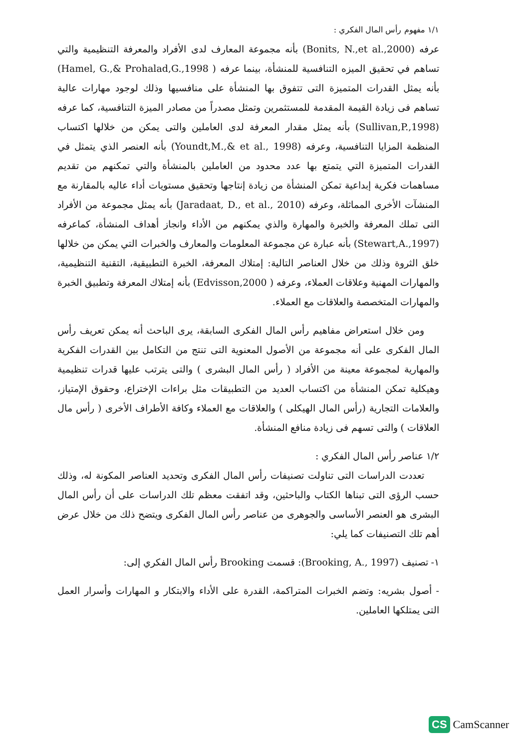١/١ مفهوم رأس المال الفكري :
عرفه (Bonits, N.,et al.,2000) بأنه مجموعة المعارف لدى الأفراد والمعرفة التنظيمية والتي تساهم في تحقيق الميزه التنافسية للمنشأة، بينما عرفه ( Hamel, G.,& Prohalad,G.,1998) بأنه يمثل القدرات المتميزة التى تتفوق بها المنشأة على منافسيها وذلك لوجود مهارات عالية تساهم فى زيادة القيمة المقدمة للمستثمرين وتمثل مصدراً من مصادر الميزة التنافسية، كما عرفه (Sullivan,P.,1998) بأنه يمثل مقدار المعرفة لدى العاملين والتى يمكن من خلالها اكتساب المنظمة المزايا التنافسية، وعرفه (Youndt,M.,& et al., 1998) بأنه العنصر الذي يتمثل في القدرات المتميزة التي يتمتع بها عدد محدود من العاملين بالمنشأة والتي تمكنهم من تقديم مساهمات فكرية إبداعية تمكن المنشأة من زيادة إنتاجها وتحقيق مستويات أداء عاليه بالمقارنة مع المنشآت الأخرى المماثلة، وعرفه (Jaradaat, D., et al., 2010) بأنه يمثل مجموعة من الأفراد التى تملك المعرفة والخبرة والمهارة والذي يمكنهم من الأداء وانجاز أهداف المنشأة، كماعرفه (Stewart,A.,1997) بأنه عبارة عن مجموعة المعلومات والمعارف والخبرات التي يمكن من خلالها خلق الثروة وذلك من خلال العناصر التالية: إمتلاك المعرفة، الخبرة التطبيقية، التقنية التنظيمية، والمهارات المهنية وعلاقات العملاء، وعرفه ( Edvisson,2000) بأنه إمتلاك المعرفة وتطبيق الخبرة والمهارات المتخصصة والعلاقات مع العملاء.
ومن خلال استعراض مفاهيم رأس المال الفكرى السابقة، يرى الباحث أنه يمكن تعريف رأس المال الفكرى على أنه مجموعة من الأصول المعنوية التى تنتج من التكامل بين القدرات الفكرية والمهارية لمجموعة معينة من الأفراد ( رأس المال البشرى ) والتى يترتب عليها قدرات تنظيمية وهيكلية تمكن المنشأة من اكتساب العديد من التطبيقات مثل براءات الإختراع، وحقوق الإمتياز، والعلامات التجارية (رأس المال الهيكلى ) والعلاقات مع العملاء وكافة الأطراف الأخرى ( رأس مال العلاقات ) والتى تسهم فى زيادة منافع المنشأة.
١/٢ عناصر رأس المال الفكري :
تعددت الدراسات التى تناولت تصنيفات رأس المال الفكرى وتحديد العناصر المكونة له، وذلك حسب الرؤى التى تبناها الكتاب والباحثين، وقد اتفقت معظم تلك الدراسات على أن رأس المال البشرى هو العنصر الأساسى والجوهرى من عناصر رأس المال الفكرى ويتضح ذلك من خلال عرض أهم تلك التصنيفات كما يلي:
١- تصنيف (Brooking, A., 1997): قسمت Brooking رأس المال الفكري إلى:
- أصول بشريه: وتضم الخبرات المتراكمة، القدرة على الأداء والابتكار و المهارات وأسرار العمل التى يمتلكها العاملين.
CS CamScanner